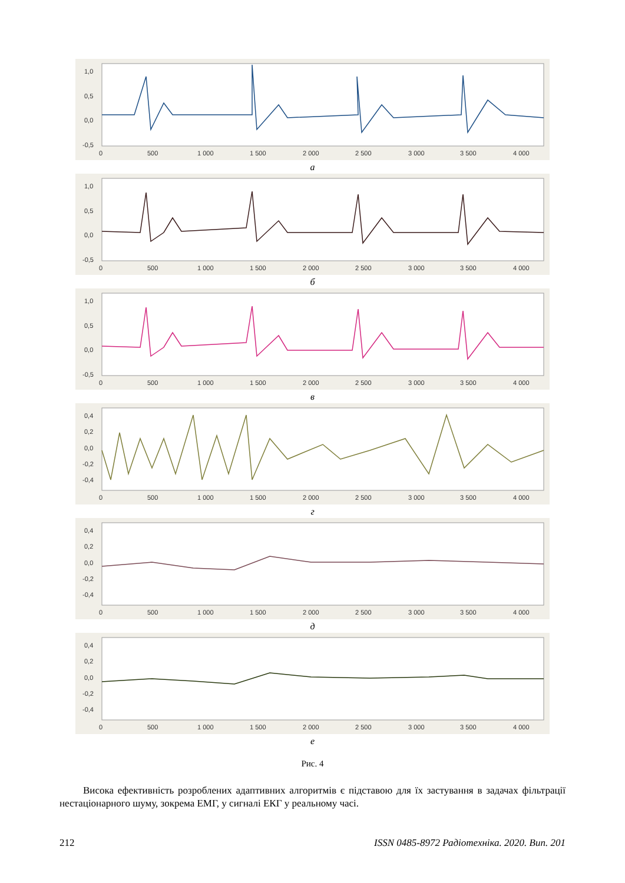1,0
0,5
0,0
-0,5
0
500
1 000
1 500
2 000
2 500
3 000
3 500
4 000
а
1,0
0,5
0,0
-0,5
0
500
1 000
1 500
2 000
2 500
3 000
3 500
4 000
б
1,0
0,5
0,0
-0,5
0
500
1 000
1 500
2 000
2 500
3 000
3 500
4 000
в
0,4
0,2
0,0
-0,2
-0,4
0
500
1 000
1 500
2 000
2 500
3 000
3 500
4 000
г
0,4
0,2
0,0
-0,2
-0,4
0
500
1 000
1 500
2 000
2 500
3 000
3 500
4 000
д
0,4
0,2
0,0
-0,2
-0,4
0
500
1 000
1 500
2 000
2 500
3 000
3 500
4 000
е
Рис. 4
Висока ефективність розроблених адаптивних алгоритмів є підставою для їх застування в задачах фільтрації нестаціонарного шуму, зокрема ЕМГ, у сигналі ЕКГ у реальному часі.
212 ISSN 0485-8972 Радіотехніка. 2020. Вип. 201